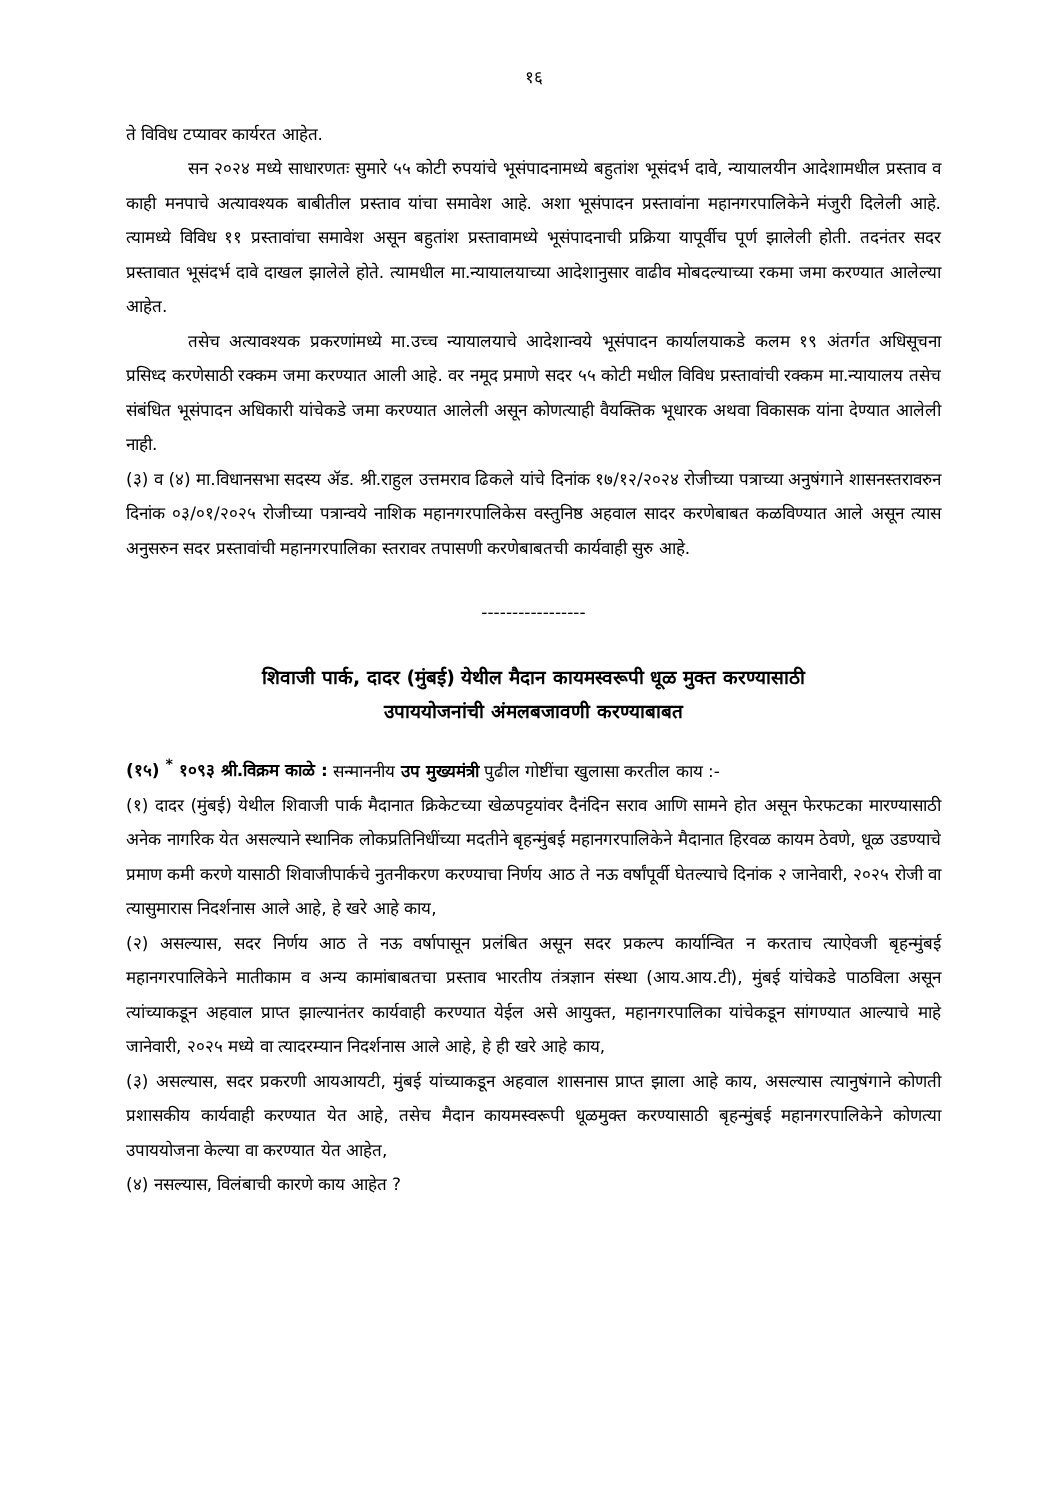१६
ते विविध टप्यावर कार्यरत आहेत.
सन २०२४ मध्ये साधारणतः सुमारे ५५ कोटी रुपयांचे भूसंपादनामध्ये बहुतांश भूसंदर्भ दावे, न्यायालयीन आदेशामधील प्रस्ताव व काही मनपाचे अत्यावश्यक बाबीतील प्रस्ताव यांचा समावेश आहे. अशा भूसंपादन प्रस्तावांना महानगरपालिकेने मंजुरी दिलेली आहे. त्यामध्ये विविध ११ प्रस्तावांचा समावेश असून बहुतांश प्रस्तावामध्ये भूसंपादनाची प्रक्रिया यापूर्वीच पूर्ण झालेली होती. तदनंतर सदर प्रस्तावात भूसंदर्भ दावे दाखल झालेले होते. त्यामधील मा.न्यायालयाच्या आदेशानुसार वाढीव मोबदल्याच्या रकमा जमा करण्यात आलेल्या आहेत.
तसेच अत्यावश्यक प्रकरणांमध्ये मा.उच्च न्यायालयाचे आदेशान्वये भूसंपादन कार्यालयाकडे कलम १९ अंतर्गत अधिसूचना प्रसिध्द करणेसाठी रक्कम जमा करण्यात आली आहे. वर नमूद प्रमाणे सदर ५५ कोटी मधील विविध प्रस्तावांची रक्कम मा.न्यायालय तसेच संबंधित भूसंपादन अधिकारी यांचेकडे जमा करण्यात आलेली असून कोणत्याही वैयक्तिक भूधारक अथवा विकासक यांना देण्यात आलेली नाही.
(३) व (४) मा.विधानसभा सदस्य ॲड. श्री.राहुल उत्तमराव ढिकले यांचे दिनांक १७/१२/२०२४ रोजीच्या पत्राच्या अनुषंगाने शासनस्तरावरुन दिनांक ०३/०१/२०२५ रोजीच्या पत्रान्वये नाशिक महानगरपालिकेस वस्तुनिष्ठ अहवाल सादर करणेबाबत कळविण्यात आले असून त्यास अनुसरुन सदर प्रस्तावांची महानगरपालिका स्तरावर तपासणी करणेबाबतची कार्यवाही सुरु आहे.
-----------------
शिवाजी पार्क, दादर (मुंबई) येथील मैदान कायमस्वरूपी धूळ मुक्त करण्यासाठी
उपाययोजनांची अंमलबजावणी करण्याबाबत
(१५) <sup>*</sup> १०९३ श्री.विक्रम काळे : सन्माननीय उप मुख्यमंत्री पुढील गोष्टींचा खुलासा करतील काय :-
(१) दादर (मुंबई) येथील शिवाजी पार्क मैदानात क्रिकेटच्या खेळपट्टयांवर दैनंदिन सराव आणि सामने होत असून फेरफटका मारण्यासाठी अनेक नागरिक येत असल्याने स्थानिक लोकप्रतिनिधींच्या मदतीने बृहन्मुंबई महानगरपालिकेने मैदानात हिरवळ कायम ठेवणे, धूळ उडण्याचे प्रमाण कमी करणे यासाठी शिवाजीपार्कचे नुतनीकरण करण्याचा निर्णय आठ ते नऊ वर्षांपूर्वी घेतल्याचे दिनांक २ जानेवारी, २०२५ रोजी वा त्यासुमारास निदर्शनास आले आहे, हे खरे आहे काय,
(२) असल्यास, सदर निर्णय आठ ते नऊ वर्षापासून प्रलंबित असून सदर प्रकल्प कार्यान्वित न करताच त्याऐवजी बृहन्मुंबई महानगरपालिकेने मातीकाम व अन्य कामांबाबतचा प्रस्ताव भारतीय तंत्रज्ञान संस्था (आय.आय.टी), मुंबई यांचेकडे पाठविला असून त्यांच्याकडून अहवाल प्राप्त झाल्यानंतर कार्यवाही करण्यात येईल असे आयुक्त, महानगरपालिका यांचेकडून सांगण्यात आल्याचे माहे जानेवारी, २०२५ मध्ये वा त्यादरम्यान निदर्शनास आले आहे, हे ही खरे आहे काय,
(३) असल्यास, सदर प्रकरणी आयआयटी, मुंबई यांच्याकडून अहवाल शासनास प्राप्त झाला आहे काय, असल्यास त्यानुषंगाने कोणती प्रशासकीय कार्यवाही करण्यात येत आहे, तसेच मैदान कायमस्वरूपी धूळमुक्त करण्यासाठी बृहन्मुंबई महानगरपालिकेने कोणत्या उपाययोजना केल्या वा करण्यात येत आहेत,
(४) नसल्यास, विलंबाची कारणे काय आहेत ?